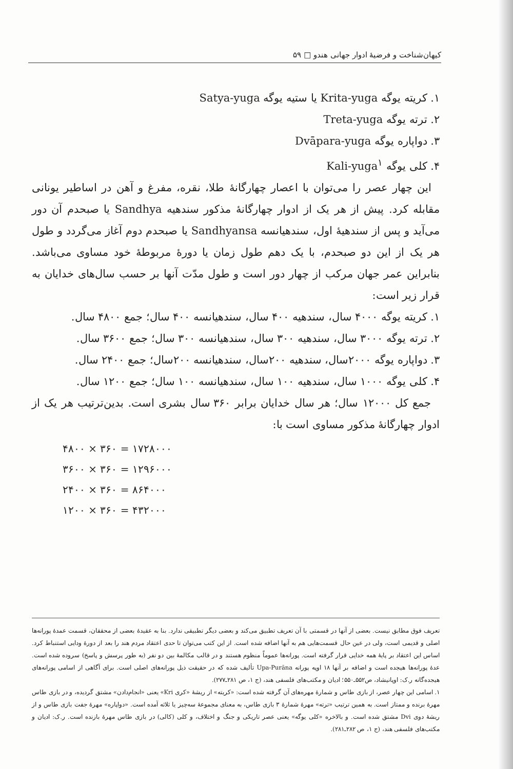کیهان‌شناخت و فرضیهٔ ادوار جهانی هندو □ ۵۹
۱. کریته یوگه Krita-yuga یا ستیه یوگه Satya-yuga
۲. ترته یوگه Treta-yuga
۳. دواپاره یوگه Dvāpara-yuga
۴. کلی یوگه Kali-yuga<sup>۱</sup>
این چهار عصر را می‌توان با اعصار چهارگانهٔ طلا، نقره، مفرغ و آهن در اساطیر یونانی مقابله کرد. پیش از هر یک از ادوار چهارگانهٔ مذکور سندهیه Sandhya یا صبحدم آن دور می‌آید و پس از سندهیهٔ اول، سندهیانسه Sandhyansa یا صبحدم دوم آغاز می‌گردد و طول هر یک از این دو صبحدم، با یک دهم طول زمان یا دورهٔ مربوطهٔ خود مساوی می‌باشد. بنابراین عمر جهان مرکب از چهار دور است و طول مدّت آنها بر حسب سال‌های خدایان به قرار زیر است:
۱. کریته یوگه ۴۰۰۰ سال، سندهیه ۴۰۰ سال، سندهیانسه ۴۰۰ سال؛ جمع ۴۸۰۰ سال.
۲. ترته یوگه ۳۰۰۰ سال، سندهیه ۳۰۰ سال، سندهیانسه ۳۰۰ سال؛ جمع ۳۶۰۰ سال.
۳. دواپاره یوگه ۲۰۰۰سال، سندهیه ۲۰۰سال، سندهیانسه ۲۰۰سال؛ جمع ۲۴۰۰ سال.
۴. کلی یوگه ۱۰۰۰ سال، سندهیه ۱۰۰ سال، سندهیانسه ۱۰۰ سال؛ جمع ۱۲۰۰ سال.
جمع کل ۱۲۰۰۰ سال؛ هر سال خدایان برابر ۳۶۰ سال بشری است. بدین‌ترتیب هر یک از ادوار چهارگانهٔ مذکور مساوی است با:
۴۸۰۰ × ۳۶۰ = ۱۷۲۸۰۰۰
۳۶۰۰ × ۳۶۰ = ۱۲۹۶۰۰۰
۲۴۰۰ × ۳۶۰ = ۸۶۴۰۰۰
۱۲۰۰ × ۳۶۰ = ۴۳۲۰۰۰
تعریف فوق مطابق نیست. بعضی از آنها در قسمتی با آن تعریف تطبیق می‌کند و بعضی دیگر تطبیقی ندارد. بنا به عقیدهٔ بعضی از محققان، قسمت عمدهٔ پورانه‌ها اصلی و قدیمی است، ولی در عین حال قسمت‌هایی هم به آنها اضافه شده است. از این کتب می‌توان تا حدی اعتقاد مردم هند را بعد از دورهٔ ودایی استنباط کرد. اساس این اعتقاد بر پایهٔ همه خدایی قرار گرفته است. پورانه‌ها عموماً منظوم هستند و در قالب مکالمهٔ بین دو نفر (به طور پرسش و پاسخ) سروده شده است. عدهٔ پورانه‌ها هیجده است و اضافه بر آنها ۱۸ اوپه پورانه Upa-Purāna تألیف شده که در حقیقت ذیل پورانه‌های اصلی است. برای آگاهی از اسامی پورانه‌های هیجده‌گانه ر.ک: اوپانیشاد، ص۵۵۲ـ۵۵۰؛ ادیان و مکتب‌های فلسفی هند، (ج ۱، ص ۲۸۱ـ۲۷۷).
۱. اسامی این چهار عصر، از بازی طاس و شمارهٔ مهره‌های آن گرفته شده است: «کریته» از ریشهٔ «کری Kri» یعنی «انجام‌دادن» مشتق گردیده، و در بازی طاس مهرهٔ برنده و ممتاز است. به همین ترتیب «ترته» مهرهٔ شمارهٔ ۳ بازی طاس، به معنای مجموعهٔ سه‌چیز یا ثلاثه آمده است. «دواپاره» مهرهٔ جفت بازی طاس و از ریشهٔ دوی Dvi مشتق شده است. و بالاخره «کلی یوگه» یعنی عصر تاریکی و جنگ و اختلاف، و کلی (کالی) در بازی طاس مهرهٔ بازنده است. ر.ک: ادیان و مکتب‌های فلسفی هند، (ج ۱، ص ۲۸۲ـ۲۸۱).